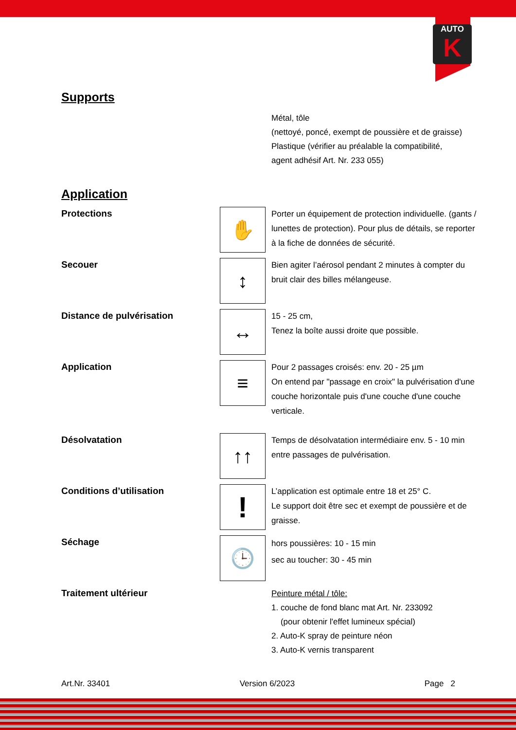AUTO
K
Supports
Métal, tôle
(nettoyé, poncé, exempt de poussière et de graisse)
Plastique (vérifier au préalable la compatibilité,
agent adhésif Art. Nr. 233 055)
Application
Protections
✋
Porter un équipement de protection individuelle. (gants / lunettes de protection). Pour plus de détails, se reporter à la fiche de données de sécurité.
Secouer
↕
Bien agiter l’aérosol pendant 2 minutes à compter du bruit clair des billes mélangeuse.
Distance de pulvérisation
↔
15 - 25 cm,
Tenez la boîte aussi droite que possible.
Application
≡
Pour 2 passages croisés: env. 20 - 25 µm
On entend par "passage en croix" la pulvérisation d'une couche horizontale puis d'une couche d'une couche verticale.
Désolvatation
↑↑
Temps de désolvatation intermédiaire env. 5 - 10 min entre passages de pulvérisation.
Conditions d’utilisation
!
L’application est optimale entre 18 et 25° C.
Le support doit être sec et exempt de poussière et de graisse.
Séchage
🕒
hors poussières: 10 - 15 min
sec au toucher: 30 - 45 min
Traitement ultérieur
Peinture métal / tôle:
1. couche de fond blanc mat Art. Nr. 233092
(pour obtenir l'effet lumineux spécial)
2. Auto-K spray de peinture néon
3. Auto-K vernis transparent
Art.Nr. 33401 Version 6/2023 Page 2